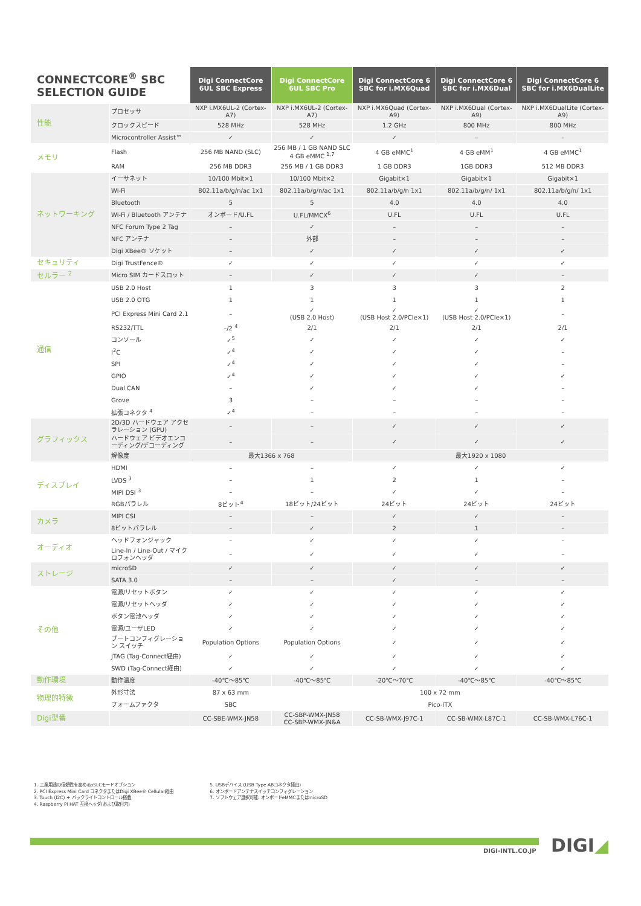| CONNECTCORE<sup>®</sup> SBC SELECTION GUIDE | | Digi ConnectCore 6UL SBC Express | Digi ConnectCore 6UL SBC Pro | Digi ConnectCore 6 SBC for i.MX6Quad | Digi ConnectCore 6 SBC for i.MX6Dual | Digi ConnectCore 6 SBC for i.MX6DualLite |
| --- | --- | --- | --- | --- | --- | --- |
| 性能 | プロセッサ | NXP i.MX6UL-2 (Cortex-A7) | NXP i.MX6UL-2 (Cortex-A7) | NXP i.MX6Quad (Cortex-A9) | NXP i.MX6Dual (Cortex-A9) | NXP i.MX6DualLite (Cortex-A9) |
| | クロックスピード | 528 MHz | 528 MHz | 1.2 GHz | 800 MHz | 800 MHz |
| | Microcontroller Assist™ | ✓ | ✓ | ✓ | – | – |
| メモリ | Flash | 256 MB NAND (SLC) | 256 MB / 1 GB NAND SLC 4 GB eMMC <sup>1,7</sup> | 4 GB eMMC<sup>1</sup> | 4 GB eMM<sup>1</sup> | 4 GB eMMC<sup>1</sup> |
| | RAM | 256 MB DDR3 | 256 MB / 1 GB DDR3 | 1 GB DDR3 | 1GB DDR3 | 512 MB DDR3 |
| ネットワーキング | イーサネット | 10/100 Mbit×1 | 10/100 Mbit×2 | Gigabit×1 | Gigabit×1 | Gigabit×1 |
| | Wi-Fi | 802.11a/b/g/n/ac 1x1 | 802.11a/b/g/n/ac 1x1 | 802.11a/b/g/n 1x1 | 802.11a/b/g/n/ 1x1 | 802.11a/b/g/n/ 1x1 |
| | Bluetooth | 5 | 5 | 4.0 | 4.0 | 4.0 |
| | Wi-Fi / Bluetooth アンテナ | オンボード/U.FL | U.FL/MMCX<sup>6</sup> | U.FL | U.FL | U.FL |
| | NFC Forum Type 2 Tag | – | ✓ | – | – | – |
| | NFC アンテナ | – | 外部 | – | – | – |
| | Digi XBee® ソケット | – | ✓ | ✓ | ✓ | ✓ |
| セキュリティ | Digi TrustFence® | ✓ | ✓ | ✓ | ✓ | ✓ |
| セルラー <sup>2</sup> | Micro SIM カードスロット | – | ✓ | ✓ | ✓ | – |
| 通信 | USB 2.0 Host | 1 | 3 | 3 | 3 | 2 |
| | USB 2.0 OTG | 1 | 1 | 1 | 1 | 1 |
| | PCI Express Mini Card 2.1 | – | ✓ (USB 2.0 Host) | ✓ (USB Host 2.0/PCIe×1) | ✓ (USB Host 2.0/PCIe×1) | – |
| | RS232/TTL | –/2 <sup>4</sup> | 2/1 | 2/1 | 2/1 | 2/1 |
| | コンソール | ✓<sup>5</sup> | ✓ | ✓ | ✓ | ✓ |
| | I<sup>2</sup>C | ✓<sup>4</sup> | ✓ | ✓ | ✓ | – |
| | SPI | ✓<sup>4</sup> | ✓ | ✓ | ✓ | – |
| | GPIO | ✓<sup>4</sup> | ✓ | ✓ | ✓ | ✓ |
| | Dual CAN | – | ✓ | ✓ | ✓ | – |
| | Grove | 3 | – | – | – | – |
| | 拡張コネクタ <sup>4</sup> | ✓<sup>4</sup> | – | – | – | – |
| グラフィックス | 2D/3D ハードウェア アクセラレーション (GPU) | – | – | ✓ | ✓ | ✓ |
| | ハードウェア ビデオエンコーディング/デコーディング | – | – | ✓ | ✓ | ✓ |
| | 解像度 | 最大1366 x 768 | | 最大1920 x 1080 | | |
| ディスプレイ | HDMI | – | – | ✓ | ✓ | ✓ |
| | LVDS <sup>3</sup> | – | 1 | 2 | 1 | – |
| | MIPI DSI <sup>3</sup> | – | – | ✓ | ✓ | – |
| | RGBパラレル | 8ビット<sup>4</sup> | 18ビット/24ビット | 24ビット | 24ビット | 24ビット |
| カメラ | MIPI CSI | – | – | ✓ | ✓ | – |
| | 8ビットパラレル | – | ✓ | 2 | 1 | – |
| オーディオ | ヘッドフォンジャック | – | ✓ | ✓ | ✓ | – |
| | Line-In / Line-Out / マイクロフォンヘッダ | – | ✓ | ✓ | ✓ | – |
| ストレージ | microSD | ✓ | ✓ | ✓ | ✓ | ✓ |
| | SATA 3.0 | – | – | ✓ | – | – |
| その他 | 電源/リセットボタン | ✓ | ✓ | ✓ | ✓ | ✓ |
| | 電源/リセットヘッダ | ✓ | ✓ | ✓ | ✓ | ✓ |
| | ボタン電池ヘッダ | ✓ | ✓ | ✓ | ✓ | ✓ |
| | 電源/ユーザLED | ✓ | ✓ | ✓ | ✓ | ✓ |
| | ブートコンフィグレーション スイッチ | Population Options | Population Options | ✓ | ✓ | ✓ |
| | JTAG (Tag-Connect経由) | ✓ | ✓ | ✓ | ✓ | ✓ |
| | SWD (Tag-Connect経由) | ✓ | ✓ | ✓ | ✓ | ✓ |
| 動作環境 | 動作温度 | -40℃～85℃ | -40℃～85℃ | -20℃～70℃ | -40℃～85℃ | -40℃～85℃ |
| 物理的特徴 | 外形寸法 | 87 x 63 mm | 100 x 72 mm | | | |
| | フォームファクタ | SBC | Pico-ITX | | | |
| Digi型番 | | CC-SBE-WMX-JN58 | CC-SBP-WMX-JN58 CC-SBP-WMX-JN&A | CC-SB-WMX-J97C-1 | CC-SB-WMX-L87C-1 | CC-SB-WMX-L76C-1 |
1. 工業用途の信頼性を高めるpSLCモードオプション
2. PCI Express Mini Card コネクタまたはDigi XBee® Cellular経由
3. Touch (I2C) + バックライトコントロール搭載
4. Raspberry Pi HAT 互換ヘッダ(および取付穴)
5. USBデバイス (USB Type ABコネクタ経由)
6. オンボードアンテナスイッチコンフィグレーション
7. ソフトウェア選択可能: オンボードeMMCまたはmicroSD
DIGI-INTL.CO.JP DIGI◢